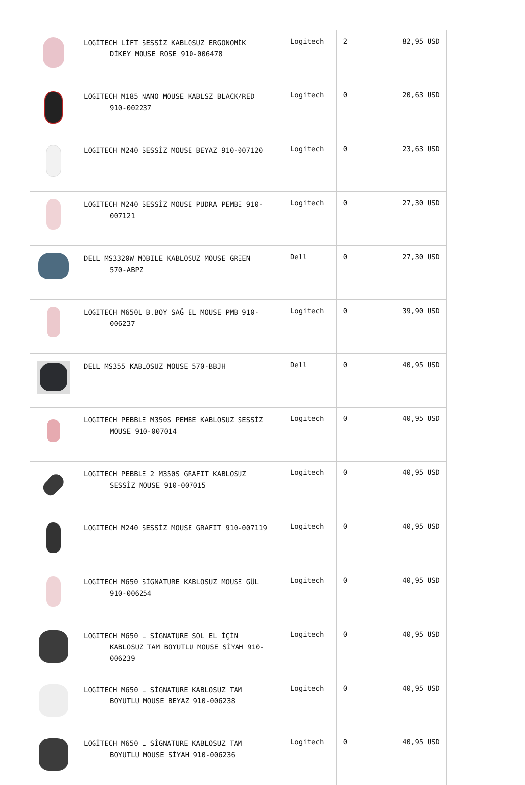| | LOGİTECH LİFT SESSİZ KABLOSUZ ERGONOMİK DİKEY MOUSE ROSE 910-006478 | Logitech | 2 | 82,95 USD |
| | LOGITECH M185 NANO MOUSE KABLSZ BLACK/RED 910-002237 | Logitech | 0 | 20,63 USD |
| | LOGITECH M240 SESSİZ MOUSE BEYAZ 910-007120 | Logitech | 0 | 23,63 USD |
| | LOGITECH M240 SESSİZ MOUSE PUDRA PEMBE 910- 007121 | Logitech | 0 | 27,30 USD |
| | DELL MS3320W MOBILE KABLOSUZ MOUSE GREEN 570-ABPZ | Dell | 0 | 27,30 USD |
| | LOGITECH M650L B.BOY SAĞ EL MOUSE PMB 910- 006237 | Logitech | 0 | 39,90 USD |
| | DELL MS355 KABLOSUZ MOUSE 570-BBJH | Dell | 0 | 40,95 USD |
| | LOGITECH PEBBLE M350S PEMBE KABLOSUZ SESSİZ MOUSE 910-007014 | Logitech | 0 | 40,95 USD |
| | LOGITECH PEBBLE 2 M350S GRAFIT KABLOSUZ SESSİZ MOUSE 910-007015 | Logitech | 0 | 40,95 USD |
| | LOGITECH M240 SESSİZ MOUSE GRAFIT 910-007119 | Logitech | 0 | 40,95 USD |
| | LOGİTECH M650 SİGNATURE KABLOSUZ MOUSE GÜL 910-006254 | Logitech | 0 | 40,95 USD |
| | LOGITECH M650 L SİGNATURE SOL EL İÇİN KABLOSUZ TAM BOYUTLU MOUSE SİYAH 910- 006239 | Logitech | 0 | 40,95 USD |
| | LOGİTECH M650 L SİGNATURE KABLOSUZ TAM BOYUTLU MOUSE BEYAZ 910-006238 | Logitech | 0 | 40,95 USD |
| | LOGİTECH M650 L SİGNATURE KABLOSUZ TAM BOYUTLU MOUSE SİYAH 910-006236 | Logitech | 0 | 40,95 USD |